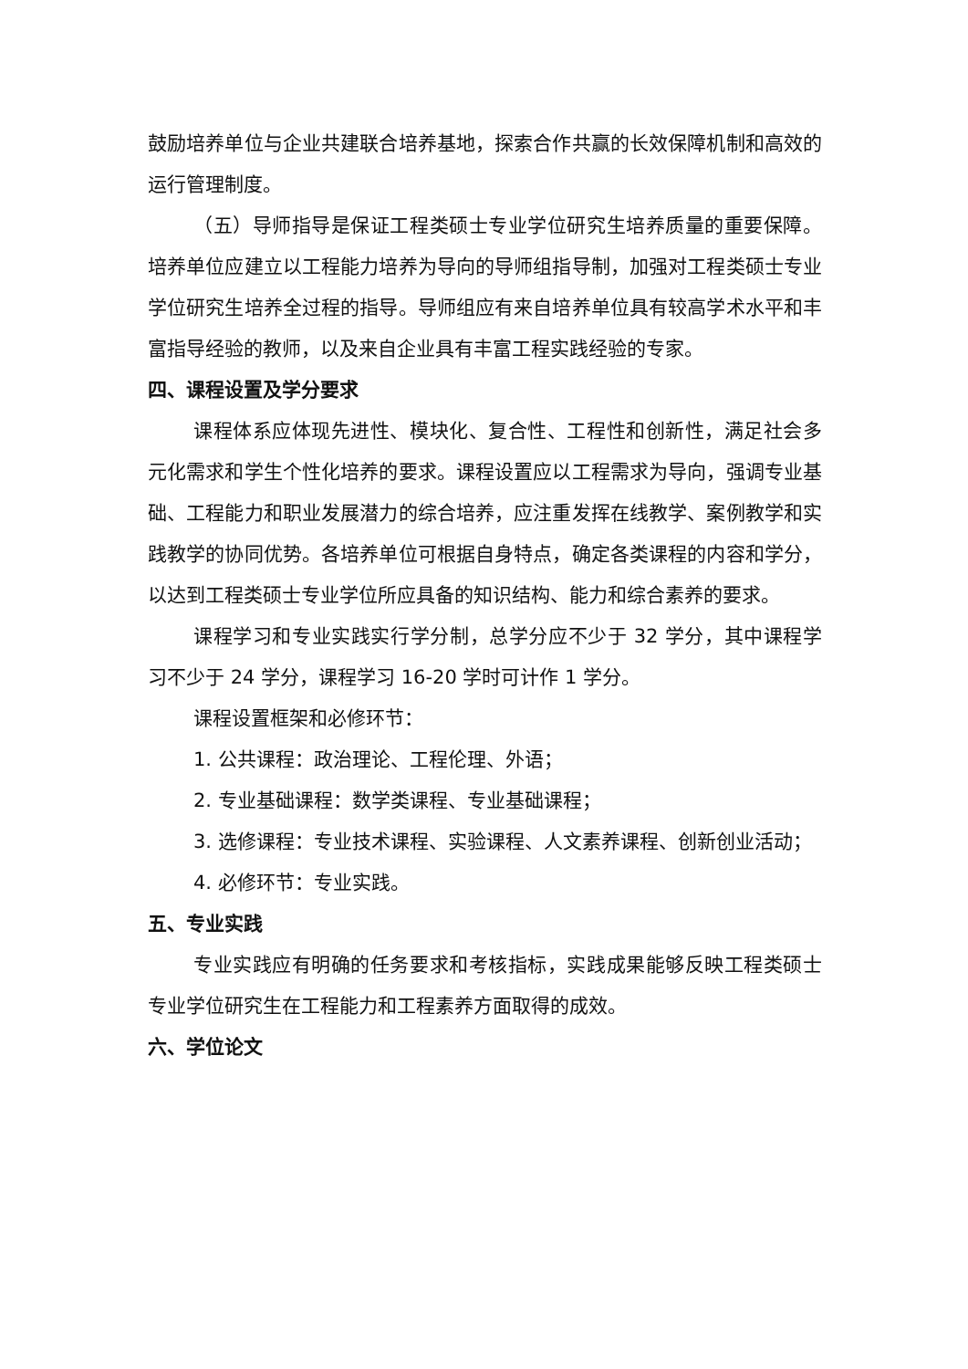鼓励培养单位与企业共建联合培养基地，探索合作共赢的长效保障机制和高效的运行管理制度。
（五）导师指导是保证工程类硕士专业学位研究生培养质量的重要保障。培养单位应建立以工程能力培养为导向的导师组指导制，加强对工程类硕士专业学位研究生培养全过程的指导。导师组应有来自培养单位具有较高学术水平和丰富指导经验的教师，以及来自企业具有丰富工程实践经验的专家。
四、课程设置及学分要求
课程体系应体现先进性、模块化、复合性、工程性和创新性，满足社会多元化需求和学生个性化培养的要求。课程设置应以工程需求为导向，强调专业基础、工程能力和职业发展潜力的综合培养，应注重发挥在线教学、案例教学和实践教学的协同优势。各培养单位可根据自身特点，确定各类课程的内容和学分，以达到工程类硕士专业学位所应具备的知识结构、能力和综合素养的要求。
课程学习和专业实践实行学分制，总学分应不少于 32 学分，其中课程学习不少于 24 学分，课程学习 16-20 学时可计作 1 学分。
课程设置框架和必修环节：
1. 公共课程：政治理论、工程伦理、外语；
2. 专业基础课程：数学类课程、专业基础课程；
3. 选修课程：专业技术课程、实验课程、人文素养课程、创新创业活动；
4. 必修环节：专业实践。
五、专业实践
专业实践应有明确的任务要求和考核指标，实践成果能够反映工程类硕士专业学位研究生在工程能力和工程素养方面取得的成效。
六、学位论文